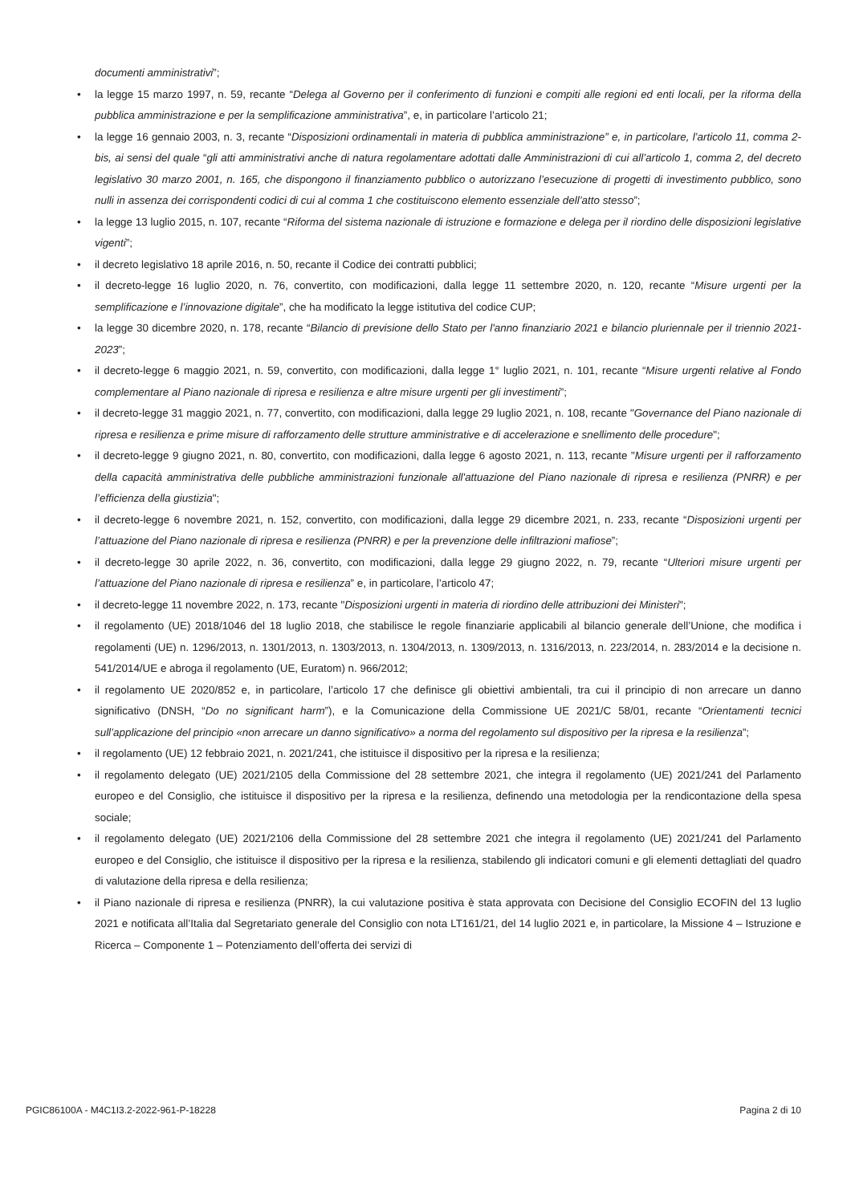documenti amministrativi”;
• la legge 15 marzo 1997, n. 59, recante “Delega al Governo per il conferimento di funzioni e compiti alle regioni ed enti locali, per la riforma della pubblica amministrazione e per la semplificazione amministrativa”, e, in particolare l’articolo 21;
• la legge 16 gennaio 2003, n. 3, recante “Disposizioni ordinamentali in materia di pubblica amministrazione” e, in particolare, l’articolo 11, comma 2-bis, ai sensi del quale “gli atti amministrativi anche di natura regolamentare adottati dalle Amministrazioni di cui all’articolo 1, comma 2, del decreto legislativo 30 marzo 2001, n. 165, che dispongono il finanziamento pubblico o autorizzano l’esecuzione di progetti di investimento pubblico, sono nulli in assenza dei corrispondenti codici di cui al comma 1 che costituiscono elemento essenziale dell’atto stesso”;
• la legge 13 luglio 2015, n. 107, recante “Riforma del sistema nazionale di istruzione e formazione e delega per il riordino delle disposizioni legislative vigenti”;
• il decreto legislativo 18 aprile 2016, n. 50, recante il Codice dei contratti pubblici;
• il decreto-legge 16 luglio 2020, n. 76, convertito, con modificazioni, dalla legge 11 settembre 2020, n. 120, recante “Misure urgenti per la semplificazione e l’innovazione digitale”, che ha modificato la legge istitutiva del codice CUP;
• la legge 30 dicembre 2020, n. 178, recante “Bilancio di previsione dello Stato per l'anno finanziario 2021 e bilancio pluriennale per il triennio 2021-2023”;
• il decreto-legge 6 maggio 2021, n. 59, convertito, con modificazioni, dalla legge 1° luglio 2021, n. 101, recante “Misure urgenti relative al Fondo complementare al Piano nazionale di ripresa e resilienza e altre misure urgenti per gli investimenti”;
• il decreto-legge 31 maggio 2021, n. 77, convertito, con modificazioni, dalla legge 29 luglio 2021, n. 108, recante "Governance del Piano nazionale di ripresa e resilienza e prime misure di rafforzamento delle strutture amministrative e di accelerazione e snellimento delle procedure";
• il decreto-legge 9 giugno 2021, n. 80, convertito, con modificazioni, dalla legge 6 agosto 2021, n. 113, recante "Misure urgenti per il rafforzamento della capacità amministrativa delle pubbliche amministrazioni funzionale all'attuazione del Piano nazionale di ripresa e resilienza (PNRR) e per l’efficienza della giustizia";
• il decreto-legge 6 novembre 2021, n. 152, convertito, con modificazioni, dalla legge 29 dicembre 2021, n. 233, recante “Disposizioni urgenti per l’attuazione del Piano nazionale di ripresa e resilienza (PNRR) e per la prevenzione delle infiltrazioni mafiose”;
• il decreto-legge 30 aprile 2022, n. 36, convertito, con modificazioni, dalla legge 29 giugno 2022, n. 79, recante “Ulteriori misure urgenti per l’attuazione del Piano nazionale di ripresa e resilienza” e, in particolare, l’articolo 47;
• il decreto-legge 11 novembre 2022, n. 173, recante "Disposizioni urgenti in materia di riordino delle attribuzioni dei Ministeri";
• il regolamento (UE) 2018/1046 del 18 luglio 2018, che stabilisce le regole finanziarie applicabili al bilancio generale dell’Unione, che modifica i regolamenti (UE) n. 1296/2013, n. 1301/2013, n. 1303/2013, n. 1304/2013, n. 1309/2013, n. 1316/2013, n. 223/2014, n. 283/2014 e la decisione n. 541/2014/UE e abroga il regolamento (UE, Euratom) n. 966/2012;
• il regolamento UE 2020/852 e, in particolare, l’articolo 17 che definisce gli obiettivi ambientali, tra cui il principio di non arrecare un danno significativo (DNSH, “Do no significant harm”), e la Comunicazione della Commissione UE 2021/C 58/01, recante “Orientamenti tecnici sull’applicazione del principio «non arrecare un danno significativo» a norma del regolamento sul dispositivo per la ripresa e la resilienza”;
• il regolamento (UE) 12 febbraio 2021, n. 2021/241, che istituisce il dispositivo per la ripresa e la resilienza;
• il regolamento delegato (UE) 2021/2105 della Commissione del 28 settembre 2021, che integra il regolamento (UE) 2021/241 del Parlamento europeo e del Consiglio, che istituisce il dispositivo per la ripresa e la resilienza, definendo una metodologia per la rendicontazione della spesa sociale;
• il regolamento delegato (UE) 2021/2106 della Commissione del 28 settembre 2021 che integra il regolamento (UE) 2021/241 del Parlamento europeo e del Consiglio, che istituisce il dispositivo per la ripresa e la resilienza, stabilendo gli indicatori comuni e gli elementi dettagliati del quadro di valutazione della ripresa e della resilienza;
• il Piano nazionale di ripresa e resilienza (PNRR), la cui valutazione positiva è stata approvata con Decisione del Consiglio ECOFIN del 13 luglio 2021 e notificata all’Italia dal Segretariato generale del Consiglio con nota LT161/21, del 14 luglio 2021 e, in particolare, la Missione 4 – Istruzione e Ricerca – Componente 1 – Potenziamento dell’offerta dei servizi di
PGIC86100A - M4C1I3.2-2022-961-P-18228 Pagina 2 di 10